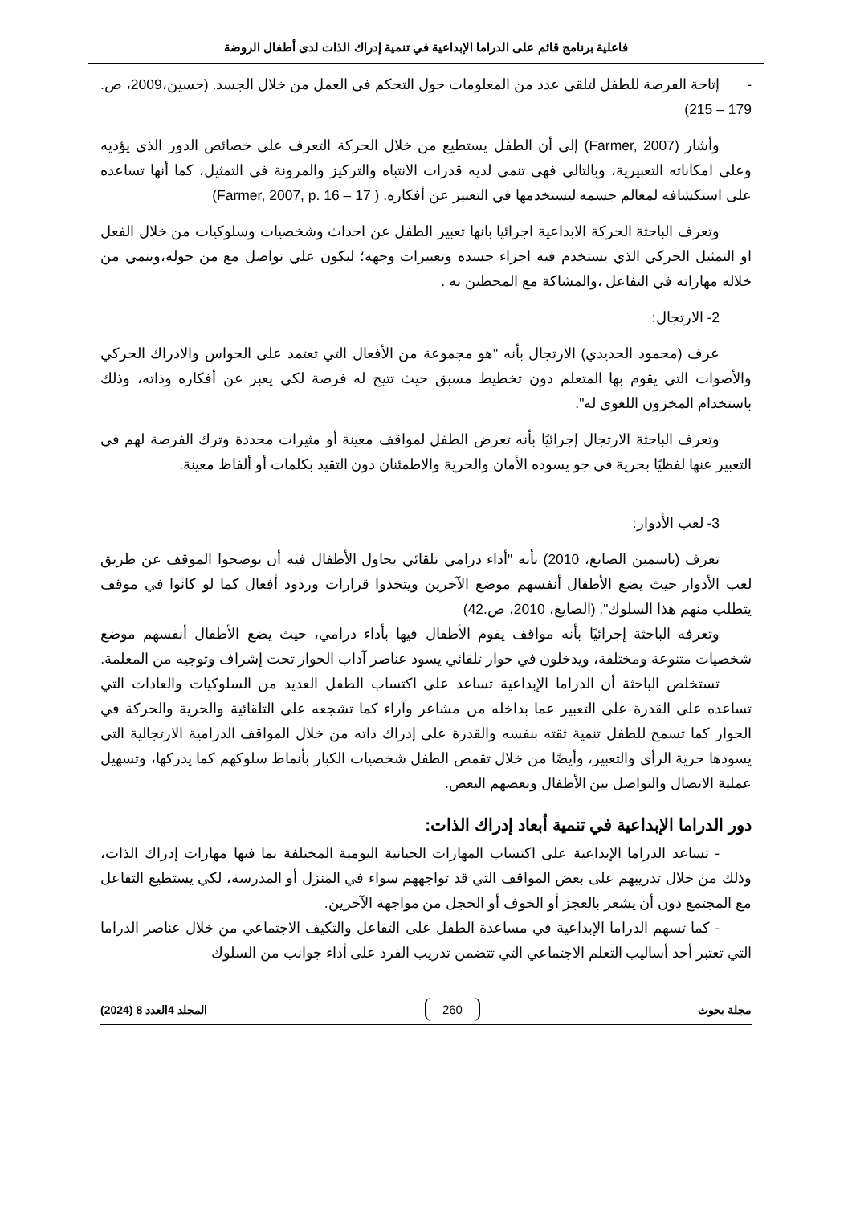فاعلية برنامج قائم على الدراما الإبداعية في تنمية إدراك الذات لدى أطفال الروضة
- إتاحة الفرصة للطفل لتلقي عدد من المعلومات حول التحكم في العمل من خلال الجسد. (حسين،2009، ص. 179 – 215)
وأشار (Farmer, 2007) إلى أن الطفل يستطيع من خلال الحركة التعرف على خصائص الدور الذي يؤديه وعلى امكاناته التعبيرية، وبالتالي فهى تنمي لديه قدرات الانتباه والتركيز والمرونة في التمثيل، كما أنها تساعده على استكشافه لمعالم جسمه ليستخدمها في التعبير عن أفكاره. ( Farmer, 2007, p. 16 – 17)
وتعرف الباحثة الحركة الابداعية اجرائيا بانها تعبير الطفل عن احداث وشخصيات وسلوكيات من خلال الفعل او التمثيل الحركي الذي يستخدم فيه اجزاء جسده وتعبيرات وجهه؛ ليكون علي تواصل مع من حوله،وينمي من خلاله مهاراته في التفاعل ،والمشاكة مع المحطين به .
2- الارتجال:
عرف (محمود الحديدي) الارتجال بأنه "هو مجموعة من الأفعال التي تعتمد على الحواس والادراك الحركي والأصوات التي يقوم بها المتعلم دون تخطيط مسبق حيث تتيح له فرصة لكي يعبر عن أفكاره وذاته، وذلك باستخدام المخزون اللغوي له".
وتعرف الباحثة الارتجال إجرائيًا بأنه تعرض الطفل لمواقف معينة أو مثيرات محددة وترك الفرصة لهم في التعبير عنها لفظيًا بحرية في جو يسوده الأمان والحرية والاطمئنان دون التقيد بكلمات أو ألفاظ معينة.
3- لعب الأدوار:
تعرف (ياسمين الصايغ، 2010) بأنه "أداء درامي تلقائي يحاول الأطفال فيه أن يوضحوا الموقف عن طريق لعب الأدوار حيث يضع الأطفال أنفسهم موضع الآخرين ويتخذوا قرارات وردود أفعال كما لو كانوا في موقف يتطلب منهم هذا السلوك". (الصايغ، 2010، ص.42)
وتعرفه الباحثة إجرائيًا بأنه مواقف يقوم الأطفال فيها بأداء درامي، حيث يضع الأطفال أنفسهم موضع شخصيات متنوعة ومختلفة، ويدخلون في حوار تلقائي يسود عناصر آداب الحوار تحت إشراف وتوجيه من المعلمة.
تستخلص الباحثة أن الدراما الإبداعية تساعد على اكتساب الطفل العديد من السلوكيات والعادات التي تساعده على القدرة على التعبير عما بداخله من مشاعر وآراء كما تشجعه على التلقائية والحرية والحركة في الحوار كما تسمح للطفل تنمية ثقته بنفسه والقدرة على إدراك ذاته من خلال المواقف الدرامية الارتجالية التي يسودها حرية الرأي والتعبير، وأيضًا من خلال تقمص الطفل شخصيات الكبار بأنماط سلوكهم كما يدركها، وتسهيل عملية الاتصال والتواصل بين الأطفال وبعضهم البعض.
دور الدراما الإبداعية في تنمية أبعاد إدراك الذات:
- تساعد الدراما الإبداعية على اكتساب المهارات الحياتية اليومية المختلفة بما فيها مهارات إدراك الذات، وذلك من خلال تدريبهم على بعض المواقف التي قد تواجههم سواء في المنزل أو المدرسة، لكي يستطيع التفاعل مع المجتمع دون أن يشعر بالعجز أو الخوف أو الخجل من مواجهة الآخرين.
- كما تسهم الدراما الإبداعية في مساعدة الطفل على التفاعل والتكيف الاجتماعي من خلال عناصر الدراما التي تعتبر أحد أساليب التعلم الاجتماعي التي تتضمن تدريب الفرد على أداء جوانب من السلوك
مجلة بحوث 260 المجلد 4العدد 8 (2024)